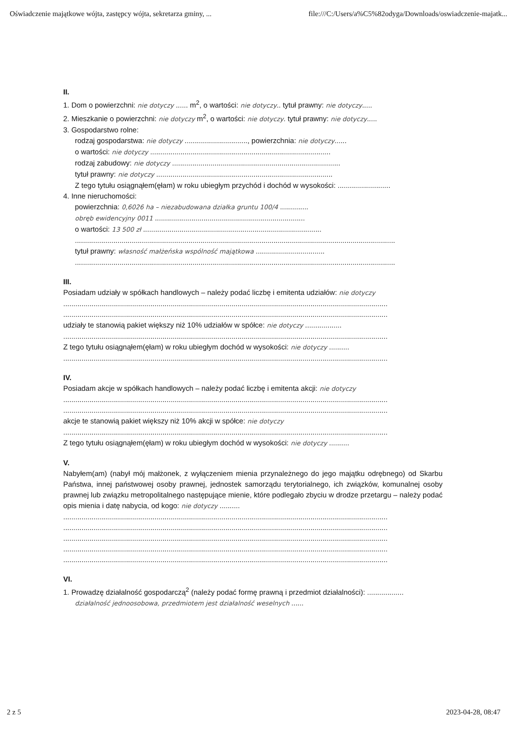Oświadczenie majątkowe wójta, zastępcy wójta, sekretarza gminy, ... file:///C:/Users/a%C5%82odyga/Downloads/oswiadczenie-majatk...
II.
1. Dom o powierzchni: nie dotyczy ...... m<sup>2</sup>, o wartości: nie dotyczy.. tytuł prawny: nie dotyczy.....
2. Mieszkanie o powierzchni: nie dotyczy m<sup>2</sup>, o wartości: nie dotyczy. tytuł prawny: nie dotyczy.....
3. Gospodarstwo rolne:
rodzaj gospodarstwa: nie dotyczy ..............................., powierzchnia: nie dotyczy......
o wartości: nie dotyczy .........................................................................................
rodzaj zabudowy: nie dotyczy ...................................................................................
tytuł prawny: nie dotyczy .......................................................................................
Z tego tytułu osiągnąłem(ęłam) w roku ubiegłym przychód i dochód w wysokości: ..........................
4. Inne nieruchomości:
powierzchnia: 0,6026 ha – niezabudowana działka gruntu 100/4 ..............
obręb ewidencyjny 0011 ..........................................................................
o wartości: 13 500 zł ........................................................................................
..............................................................................................................................................................
tytuł prawny: własność małżeńska wspólność majątkowa ..................................
..............................................................................................................................................................
III.
Posiadam udziały w spółkach handlowych – należy podać liczbę i emitenta udziałów: nie dotyczy
................................................................................................................................................................
................................................................................................................................................................
udziały te stanowią pakiet większy niż 10% udziałów w spółce: nie dotyczy ..................
................................................................................................................................................................
Z tego tytułu osiągnąłem(ęłam) w roku ubiegłym dochód w wysokości: nie dotyczy ..........
................................................................................................................................................................
IV.
Posiadam akcje w spółkach handlowych – należy podać liczbę i emitenta akcji: nie dotyczy
................................................................................................................................................................
................................................................................................................................................................
akcje te stanowią pakiet większy niż 10% akcji w spółce: nie dotyczy
................................................................................................................................................................
Z tego tytułu osiągnąłem(ęłam) w roku ubiegłym dochód w wysokości: nie dotyczy ..........
V.
Nabyłem(am) (nabył mój małżonek, z wyłączeniem mienia przynależnego do jego majątku odrębnego) od Skarbu Państwa, innej państwowej osoby prawnej, jednostek samorządu terytorialnego, ich związków, komunalnej osoby prawnej lub związku metropolitalnego następujące mienie, które podlegało zbyciu w drodze przetargu – należy podać opis mienia i datę nabycia, od kogo: nie dotyczy ..........
................................................................................................................................................................
................................................................................................................................................................
................................................................................................................................................................
................................................................................................................................................................
................................................................................................................................................................
VI.
1. Prowadzę działalność gospodarczą<sup>2</sup> (należy podać formę prawną i przedmiot działalności): ..................
działalność jednoosobowa, przedmiotem jest działalność weselnych ......
2 z 5 2023-04-28, 08:47